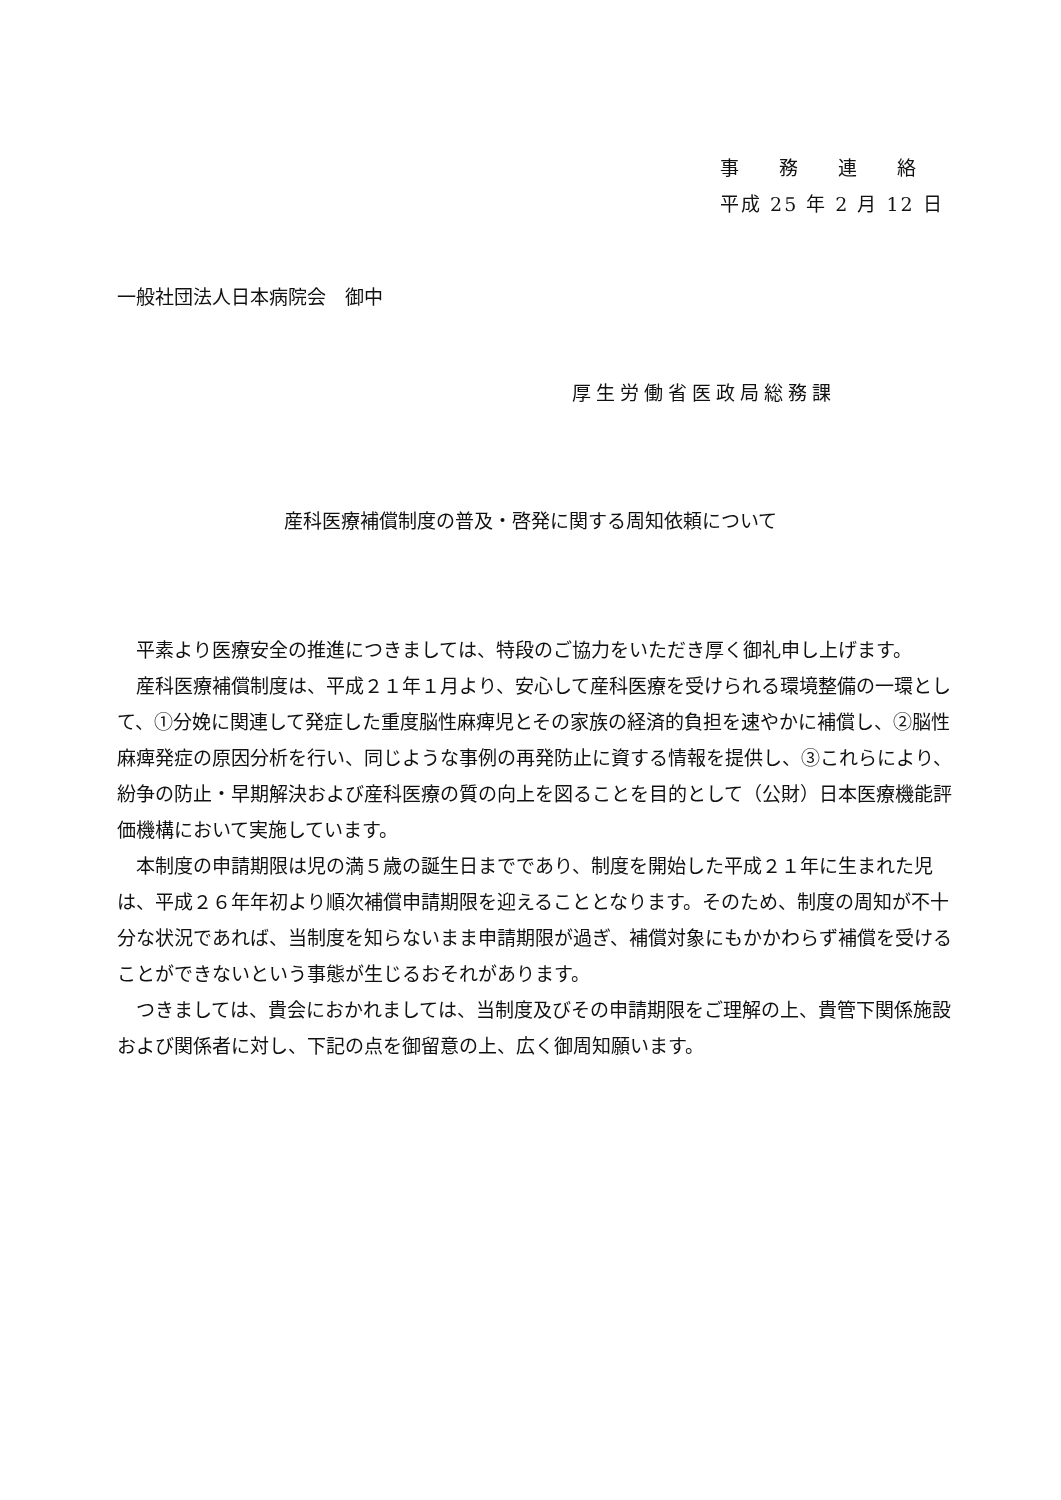事務連絡
平成 25 年 2 月 12 日
一般社団法人日本病院会　御中
厚生労働省医政局総務課
産科医療補償制度の普及・啓発に関する周知依頼について
平素より医療安全の推進につきましては、特段のご協力をいただき厚く御礼申し上げます。
産科医療補償制度は、平成２１年１月より、安心して産科医療を受けられる環境整備の一環として、①分娩に関連して発症した重度脳性麻痺児とその家族の経済的負担を速やかに補償し、②脳性麻痺発症の原因分析を行い、同じような事例の再発防止に資する情報を提供し、③これらにより、紛争の防止・早期解決および産科医療の質の向上を図ることを目的として（公財）日本医療機能評価機構において実施しています。
本制度の申請期限は児の満５歳の誕生日までであり、制度を開始した平成２１年に生まれた児は、平成２６年年初より順次補償申請期限を迎えることとなります。そのため、制度の周知が不十分な状況であれば、当制度を知らないまま申請期限が過ぎ、補償対象にもかかわらず補償を受けることができないという事態が生じるおそれがあります。
つきましては、貴会におかれましては、当制度及びその申請期限をご理解の上、貴管下関係施設および関係者に対し、下記の点を御留意の上、広く御周知願います。